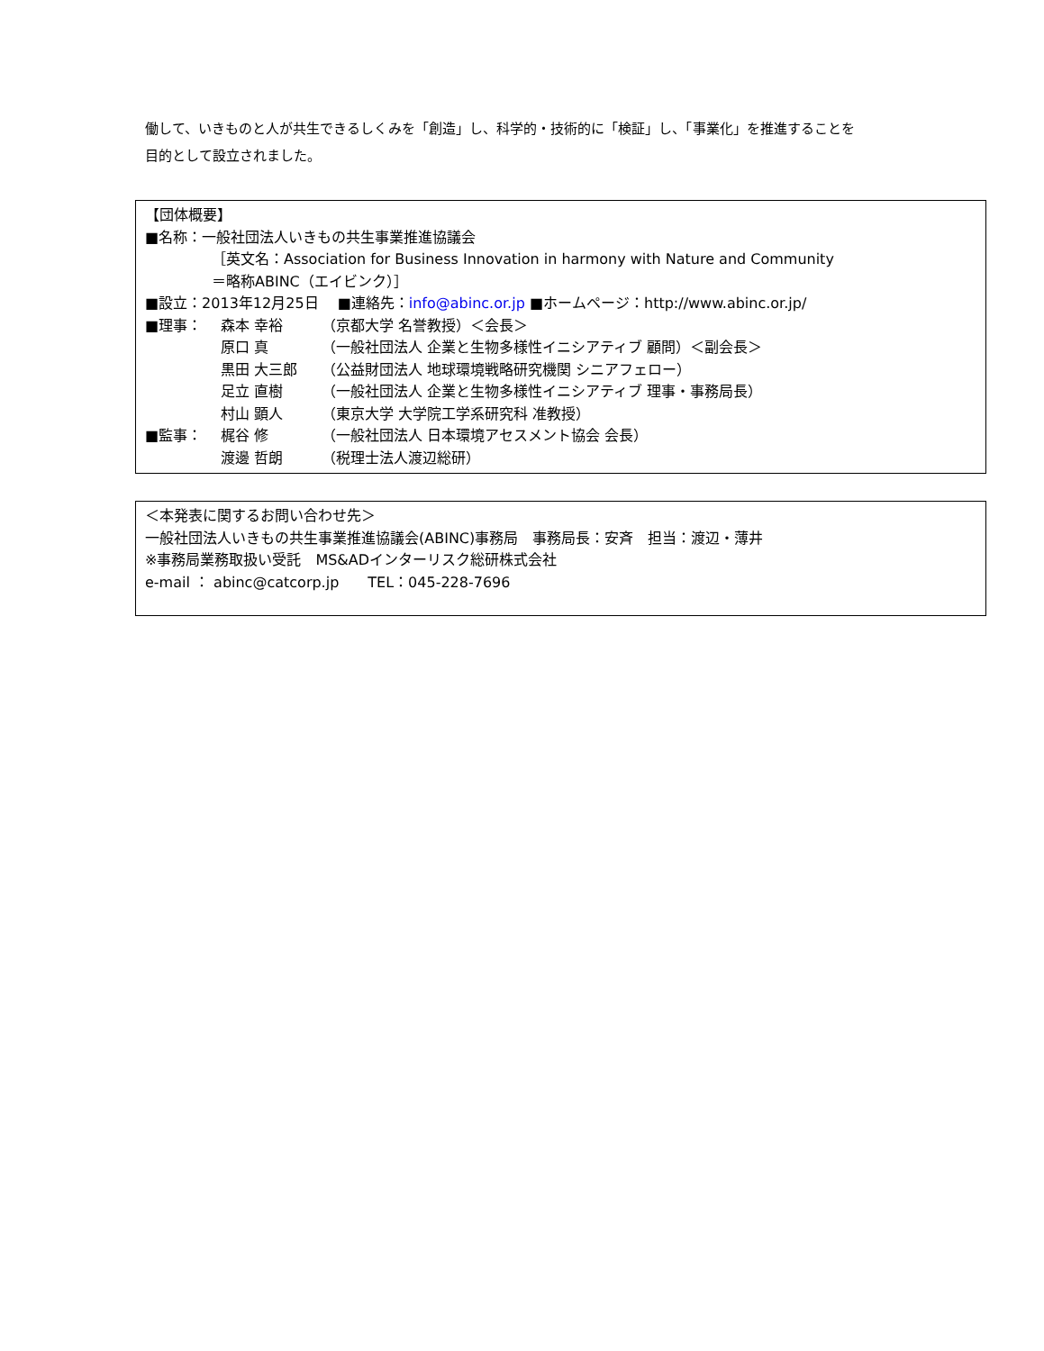働して、いきものと人が共生できるしくみを「創造」し、科学的・技術的に「検証」し、「事業化」を推進することを
目的として設立されました。
【団体概要】
■名称：一般社団法人いきもの共生事業推進協議会
［英文名：Association for Business Innovation in harmony with Nature and Community
＝略称ABINC（エイビンク）］
■設立：2013年12月25日　 ■連絡先：info@abinc.or.jp ■ホームページ：http://www.abinc.or.jp/
| ■理事： | 森本 幸裕 | （京都大学 名誉教授）＜会長＞ |
| | 原口 真 | （一般社団法人 企業と生物多様性イニシアティブ 顧問）＜副会長＞ |
| | 黒田 大三郎 | （公益財団法人 地球環境戦略研究機関 シニアフェロー） |
| | 足立 直樹 | （一般社団法人 企業と生物多様性イニシアティブ 理事・事務局長） |
| | 村山 顕人 | （東京大学 大学院工学系研究科 准教授） |
| ■監事： | 梶谷 修 | （一般社団法人 日本環境アセスメント協会 会長） |
| | 渡邊 哲朗 | （税理士法人渡辺総研） |
＜本発表に関するお問い合わせ先＞
一般社団法人いきもの共生事業推進協議会(ABINC)事務局　事務局長：安斉　担当：渡辺・薄井
※事務局業務取扱い受託　MS&ADインターリスク総研株式会社
e-mail ： abinc@catcorp.jp　　TEL：045-228-7696